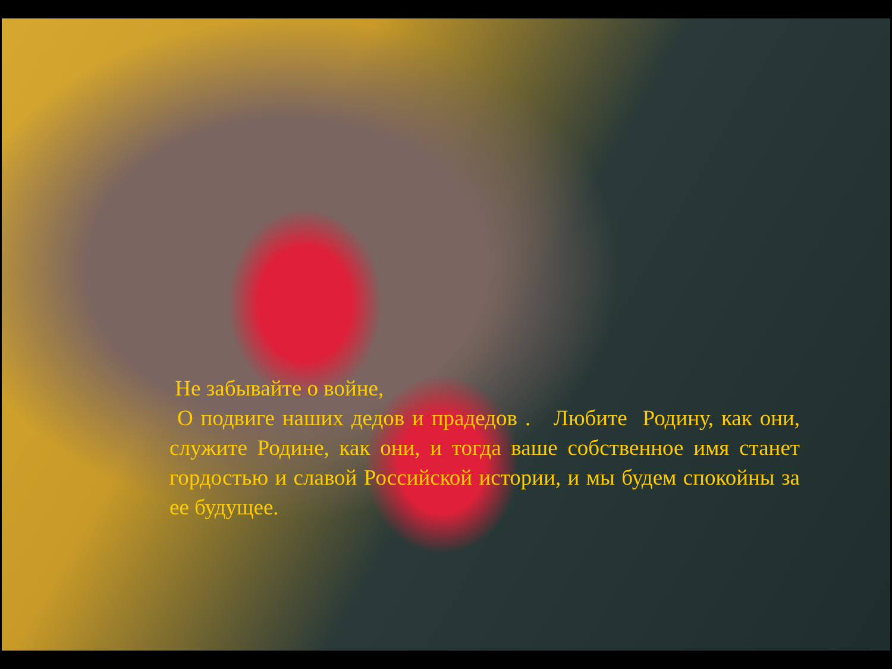Не забывайте о войне,
О подвиге наших дедов и прадедов . Любите Родину, как они, служите Родине, как они, и тогда ваше собственное имя станет гордостью и славой Российской истории, и мы будем спокойны за ее будущее.